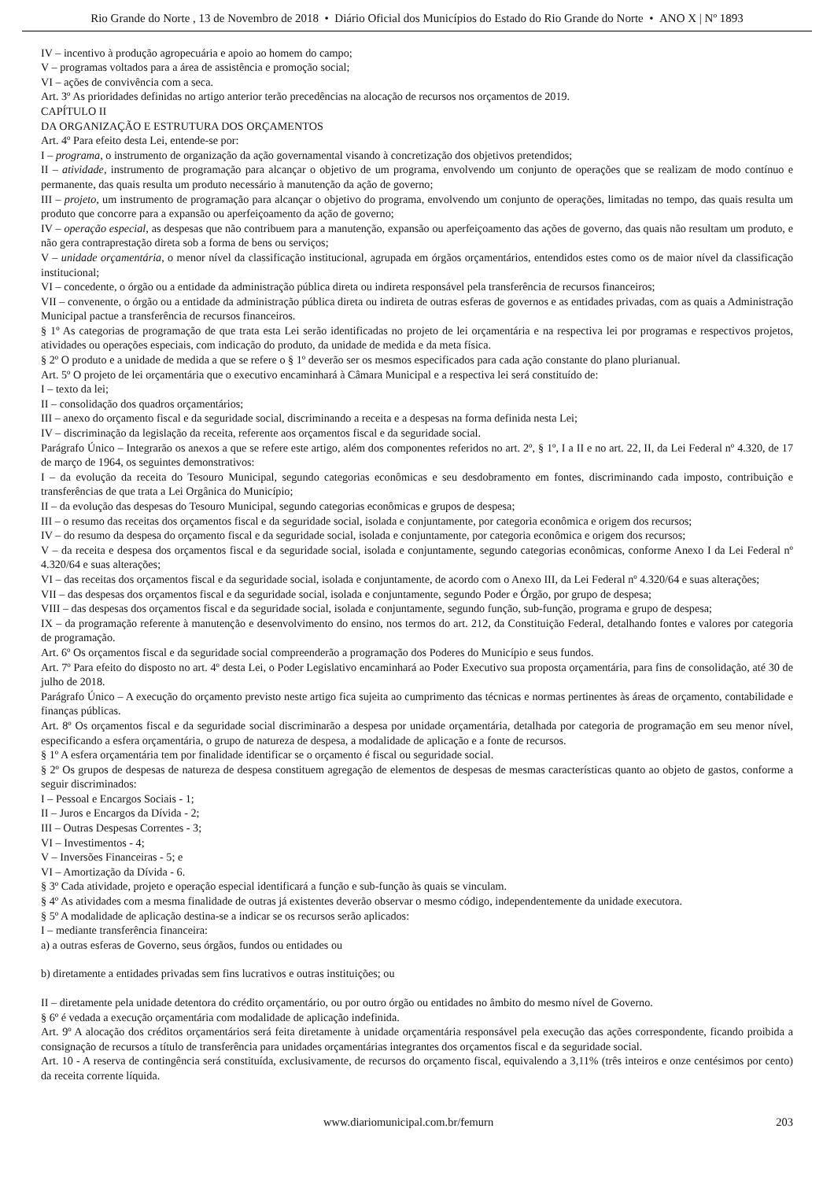Rio Grande do Norte , 13 de Novembro de 2018 • Diário Oficial dos Municípios do Estado do Rio Grande do Norte • ANO X | Nº 1893
IV – incentivo à produção agropecuária e apoio ao homem do campo;
V – programas voltados para a área de assistência e promoção social;
VI – ações de convivência com a seca.
Art. 3º As prioridades definidas no artigo anterior terão precedências na alocação de recursos nos orçamentos de 2019.
CAPÍTULO II
DA ORGANIZAÇÃO E ESTRUTURA DOS ORÇAMENTOS
Art. 4º Para efeito desta Lei, entende-se por:
I – programa, o instrumento de organização da ação governamental visando à concretização dos objetivos pretendidos;
II – atividade, instrumento de programação para alcançar o objetivo de um programa, envolvendo um conjunto de operações que se realizam de modo contínuo e permanente, das quais resulta um produto necessário à manutenção da ação de governo;
III – projeto, um instrumento de programação para alcançar o objetivo do programa, envolvendo um conjunto de operações, limitadas no tempo, das quais resulta um produto que concorre para a expansão ou aperfeiçoamento da ação de governo;
IV – operação especial, as despesas que não contribuem para a manutenção, expansão ou aperfeiçoamento das ações de governo, das quais não resultam um produto, e não gera contraprestação direta sob a forma de bens ou serviços;
V – unidade orçamentária, o menor nível da classificação institucional, agrupada em órgãos orçamentários, entendidos estes como os de maior nível da classificação institucional;
VI – concedente, o órgão ou a entidade da administração pública direta ou indireta responsável pela transferência de recursos financeiros;
VII – convenente, o órgão ou a entidade da administração pública direta ou indireta de outras esferas de governos e as entidades privadas, com as quais a Administração Municipal pactue a transferência de recursos financeiros.
§ 1º As categorias de programação de que trata esta Lei serão identificadas no projeto de lei orçamentária e na respectiva lei por programas e respectivos projetos, atividades ou operações especiais, com indicação do produto, da unidade de medida e da meta física.
§ 2º O produto e a unidade de medida a que se refere o § 1º deverão ser os mesmos especificados para cada ação constante do plano plurianual.
Art. 5º O projeto de lei orçamentária que o executivo encaminhará à Câmara Municipal e a respectiva lei será constituído de:
I – texto da lei;
II – consolidação dos quadros orçamentários;
III – anexo do orçamento fiscal e da seguridade social, discriminando a receita e a despesas na forma definida nesta Lei;
IV – discriminação da legislação da receita, referente aos orçamentos fiscal e da seguridade social.
Parágrafo Único – Integrarão os anexos a que se refere este artigo, além dos componentes referidos no art. 2º, § 1º, I a II e no art. 22, II, da Lei Federal nº 4.320, de 17 de março de 1964, os seguintes demonstrativos:
I – da evolução da receita do Tesouro Municipal, segundo categorias econômicas e seu desdobramento em fontes, discriminando cada imposto, contribuição e transferências de que trata a Lei Orgânica do Município;
II – da evolução das despesas do Tesouro Municipal, segundo categorias econômicas e grupos de despesa;
III – o resumo das receitas dos orçamentos fiscal e da seguridade social, isolada e conjuntamente, por categoria econômica e origem dos recursos;
IV – do resumo da despesa do orçamento fiscal e da seguridade social, isolada e conjuntamente, por categoria econômica e origem dos recursos;
V – da receita e despesa dos orçamentos fiscal e da seguridade social, isolada e conjuntamente, segundo categorias econômicas, conforme Anexo I da Lei Federal nº 4.320/64 e suas alterações;
VI – das receitas dos orçamentos fiscal e da seguridade social, isolada e conjuntamente, de acordo com o Anexo III, da Lei Federal nº 4.320/64 e suas alterações;
VII – das despesas dos orçamentos fiscal e da seguridade social, isolada e conjuntamente, segundo Poder e Órgão, por grupo de despesa;
VIII – das despesas dos orçamentos fiscal e da seguridade social, isolada e conjuntamente, segundo função, sub-função, programa e grupo de despesa;
IX – da programação referente à manutenção e desenvolvimento do ensino, nos termos do art. 212, da Constituição Federal, detalhando fontes e valores por categoria de programação.
Art. 6º Os orçamentos fiscal e da seguridade social compreenderão a programação dos Poderes do Município e seus fundos.
Art. 7º Para efeito do disposto no art. 4º desta Lei, o Poder Legislativo encaminhará ao Poder Executivo sua proposta orçamentária, para fins de consolidação, até 30 de julho de 2018.
Parágrafo Único – A execução do orçamento previsto neste artigo fica sujeita ao cumprimento das técnicas e normas pertinentes às áreas de orçamento, contabilidade e finanças públicas.
Art. 8º Os orçamentos fiscal e da seguridade social discriminarão a despesa por unidade orçamentária, detalhada por categoria de programação em seu menor nível, especificando a esfera orçamentária, o grupo de natureza de despesa, a modalidade de aplicação e a fonte de recursos.
§ 1º A esfera orçamentária tem por finalidade identificar se o orçamento é fiscal ou seguridade social.
§ 2º Os grupos de despesas de natureza de despesa constituem agregação de elementos de despesas de mesmas características quanto ao objeto de gastos, conforme a seguir discriminados:
I – Pessoal e Encargos Sociais - 1;
II – Juros e Encargos da Dívida - 2;
III – Outras Despesas Correntes - 3;
VI – Investimentos - 4;
V – Inversões Financeiras - 5; e
VI – Amortização da Dívida - 6.
§ 3º Cada atividade, projeto e operação especial identificará a função e sub-função às quais se vinculam.
§ 4º As atividades com a mesma finalidade de outras já existentes deverão observar o mesmo código, independentemente da unidade executora.
§ 5º A modalidade de aplicação destina-se a indicar se os recursos serão aplicados:
I – mediante transferência financeira:
a) a outras esferas de Governo, seus órgãos, fundos ou entidades ou
b) diretamente a entidades privadas sem fins lucrativos e outras instituições; ou
II – diretamente pela unidade detentora do crédito orçamentário, ou por outro órgão ou entidades no âmbito do mesmo nível de Governo.
§ 6º é vedada a execução orçamentária com modalidade de aplicação indefinida.
Art. 9º A alocação dos créditos orçamentários será feita diretamente à unidade orçamentária responsável pela execução das ações correspondente, ficando proibida a consignação de recursos a título de transferência para unidades orçamentárias integrantes dos orçamentos fiscal e da seguridade social.
Art. 10 - A reserva de contingência será constituída, exclusivamente, de recursos do orçamento fiscal, equivalendo a 3,11% (três inteiros e onze centésimos por cento) da receita corrente líquida.
www.diariomunicipal.com.br/femurn 203